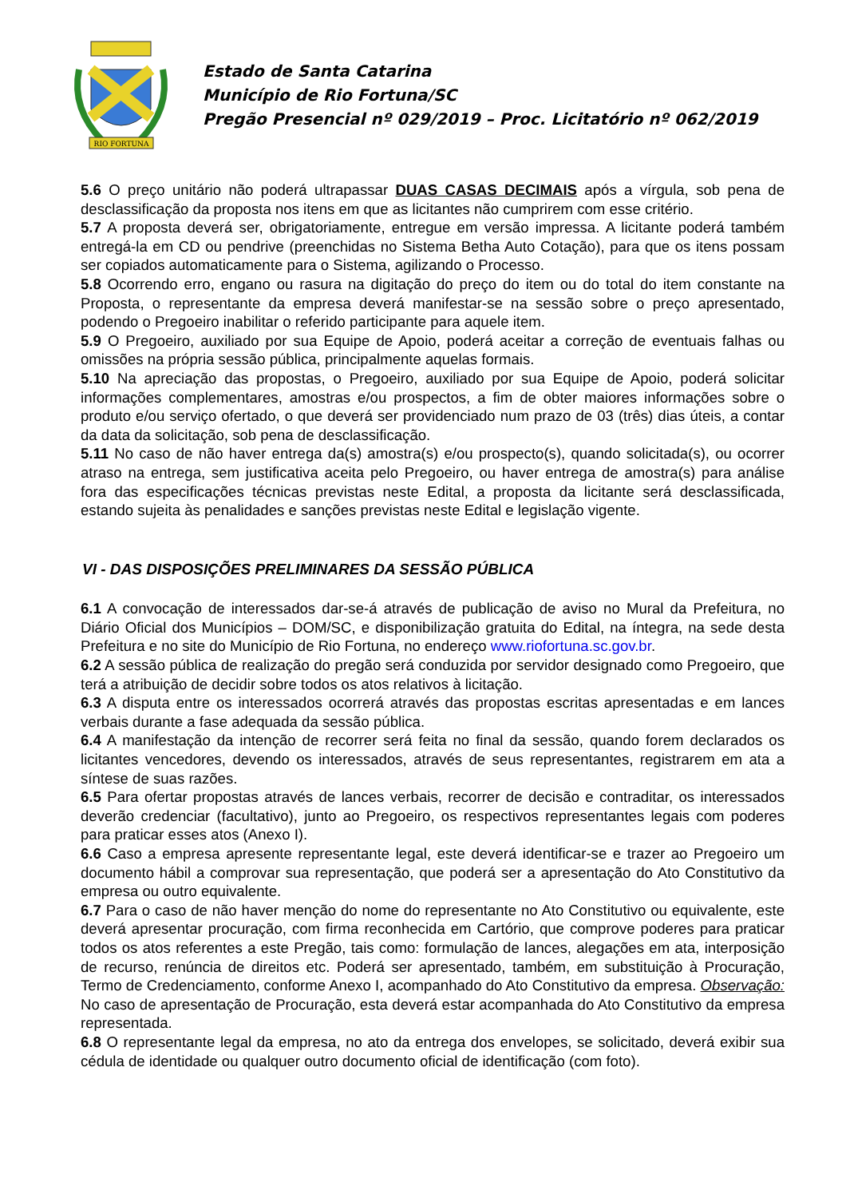RIO FORTUNA
Estado de Santa Catarina
Município de Rio Fortuna/SC
Pregão Presencial nº 029/2019 – Proc. Licitatório nº 062/2019
5.6 O preço unitário não poderá ultrapassar DUAS CASAS DECIMAIS após a vírgula, sob pena de desclassificação da proposta nos itens em que as licitantes não cumprirem com esse critério.
5.7 A proposta deverá ser, obrigatoriamente, entregue em versão impressa. A licitante poderá também entregá-la em CD ou pendrive (preenchidas no Sistema Betha Auto Cotação), para que os itens possam ser copiados automaticamente para o Sistema, agilizando o Processo.
5.8 Ocorrendo erro, engano ou rasura na digitação do preço do item ou do total do item constante na Proposta, o representante da empresa deverá manifestar-se na sessão sobre o preço apresentado, podendo o Pregoeiro inabilitar o referido participante para aquele item.
5.9 O Pregoeiro, auxiliado por sua Equipe de Apoio, poderá aceitar a correção de eventuais falhas ou omissões na própria sessão pública, principalmente aquelas formais.
5.10 Na apreciação das propostas, o Pregoeiro, auxiliado por sua Equipe de Apoio, poderá solicitar informações complementares, amostras e/ou prospectos, a fim de obter maiores informações sobre o produto e/ou serviço ofertado, o que deverá ser providenciado num prazo de 03 (três) dias úteis, a contar da data da solicitação, sob pena de desclassificação.
5.11 No caso de não haver entrega da(s) amostra(s) e/ou prospecto(s), quando solicitada(s), ou ocorrer atraso na entrega, sem justificativa aceita pelo Pregoeiro, ou haver entrega de amostra(s) para análise fora das especificações técnicas previstas neste Edital, a proposta da licitante será desclassificada, estando sujeita às penalidades e sanções previstas neste Edital e legislação vigente.
VI - DAS DISPOSIÇÕES PRELIMINARES DA SESSÃO PÚBLICA
6.1 A convocação de interessados dar-se-á através de publicação de aviso no Mural da Prefeitura, no Diário Oficial dos Municípios – DOM/SC, e disponibilização gratuita do Edital, na íntegra, na sede desta Prefeitura e no site do Município de Rio Fortuna, no endereço www.riofortuna.sc.gov.br.
6.2 A sessão pública de realização do pregão será conduzida por servidor designado como Pregoeiro, que terá a atribuição de decidir sobre todos os atos relativos à licitação.
6.3 A disputa entre os interessados ocorrerá através das propostas escritas apresentadas e em lances verbais durante a fase adequada da sessão pública.
6.4 A manifestação da intenção de recorrer será feita no final da sessão, quando forem declarados os licitantes vencedores, devendo os interessados, através de seus representantes, registrarem em ata a síntese de suas razões.
6.5 Para ofertar propostas através de lances verbais, recorrer de decisão e contraditar, os interessados deverão credenciar (facultativo), junto ao Pregoeiro, os respectivos representantes legais com poderes para praticar esses atos (Anexo I).
6.6 Caso a empresa apresente representante legal, este deverá identificar-se e trazer ao Pregoeiro um documento hábil a comprovar sua representação, que poderá ser a apresentação do Ato Constitutivo da empresa ou outro equivalente.
6.7 Para o caso de não haver menção do nome do representante no Ato Constitutivo ou equivalente, este deverá apresentar procuração, com firma reconhecida em Cartório, que comprove poderes para praticar todos os atos referentes a este Pregão, tais como: formulação de lances, alegações em ata, interposição de recurso, renúncia de direitos etc. Poderá ser apresentado, também, em substituição à Procuração, Termo de Credenciamento, conforme Anexo I, acompanhado do Ato Constitutivo da empresa. Observação: No caso de apresentação de Procuração, esta deverá estar acompanhada do Ato Constitutivo da empresa representada.
6.8 O representante legal da empresa, no ato da entrega dos envelopes, se solicitado, deverá exibir sua cédula de identidade ou qualquer outro documento oficial de identificação (com foto).